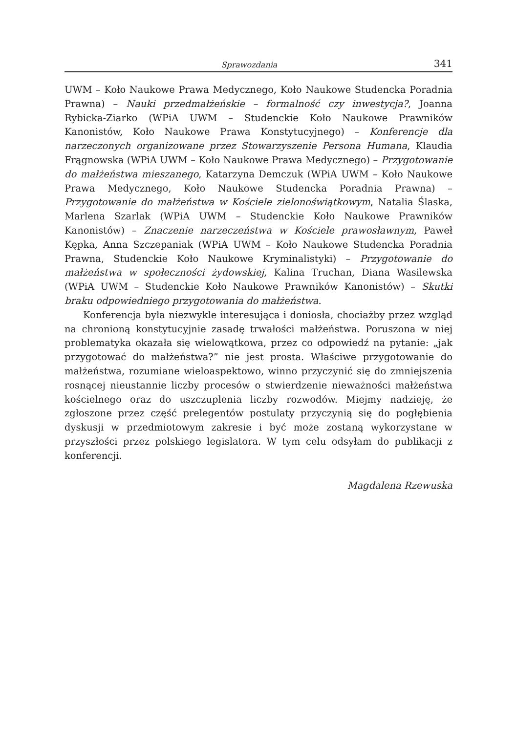Sprawozdania 341
UWM – Koło Naukowe Prawa Medycznego, Koło Naukowe Studencka Poradnia Prawna) – Nauki przedmałżeńskie – formalność czy inwestycja?, Joanna Rybicka-Ziarko (WPiA UWM – Studenckie Koło Naukowe Prawników Kanonistów, Koło Naukowe Prawa Konstytucyjnego) – Konferencje dla narzeczonych organizowane przez Stowarzyszenie Persona Humana, Klaudia Frągnowska (WPiA UWM – Koło Naukowe Prawa Medycznego) – Przygotowanie do małżeństwa mieszanego, Katarzyna Demczuk (WPiA UWM – Koło Naukowe Prawa Medycznego, Koło Naukowe Studencka Poradnia Prawna) – Przygotowanie do małżeństwa w Kościele zielonoświątkowym, Natalia Ślaska, Marlena Szarlak (WPiA UWM – Studenckie Koło Naukowe Prawników Kanonistów) – Znaczenie narzeczeństwa w Kościele prawosławnym, Paweł Kępka, Anna Szczepaniak (WPiA UWM – Koło Naukowe Studencka Poradnia Prawna, Studenckie Koło Naukowe Kryminalistyki) – Przygotowanie do małżeństwa w społeczności żydowskiej, Kalina Truchan, Diana Wasilewska (WPiA UWM – Studenckie Koło Naukowe Prawników Kanonistów) – Skutki braku odpowiedniego przygotowania do małżeństwa.
Konferencja była niezwykle interesująca i doniosła, chociażby przez wzgląd na chronioną konstytucyjnie zasadę trwałości małżeństwa. Poruszona w niej problematyka okazała się wielowątkowa, przez co odpowiedź na pytanie: „jak przygotować do małżeństwa?” nie jest prosta. Właściwe przygotowanie do małżeństwa, rozumiane wieloaspektowo, winno przyczynić się do zmniejszenia rosnącej nieustannie liczby procesów o stwierdzenie nieważności małżeństwa kościelnego oraz do uszczuplenia liczby rozwodów. Miejmy nadzieję, że zgłoszone przez część prelegentów postulaty przyczynią się do pogłębienia dyskusji w przedmiotowym zakresie i być może zostaną wykorzystane w przyszłości przez polskiego legislatora. W tym celu odsyłam do publikacji z konferencji.
Magdalena Rzewuska